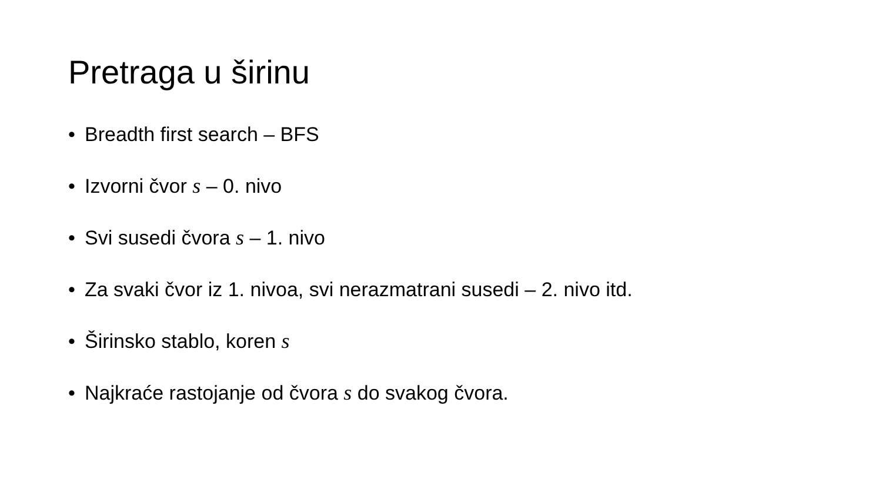Pretraga u širinu
• Breadth first search – BFS
• Izvorni čvor s – 0. nivo
• Svi susedi čvora s – 1. nivo
• Za svaki čvor iz 1. nivoa, svi nerazmatrani susedi – 2. nivo itd.
• Širinsko stablo, koren s
• Najkraće rastojanje od čvora s do svakog čvora.